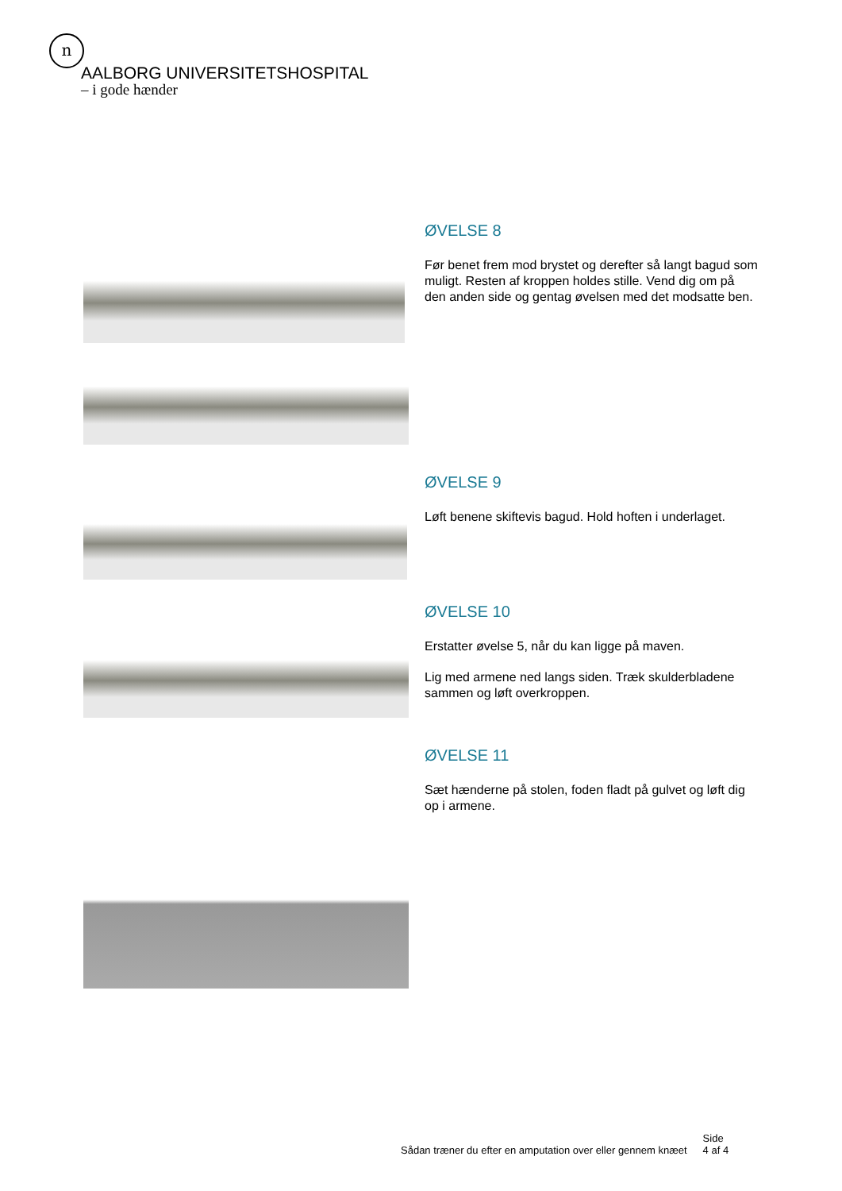n
AALBORG UNIVERSITETSHOSPITAL
– i gode hænder
ØVELSE 8
Før benet frem mod brystet og derefter så langt bagud som muligt. Resten af kroppen holdes stille. Vend dig om på den anden side og gentag øvelsen med det modsatte ben.
ØVELSE 9
Løft benene skiftevis bagud. Hold hoften i underlaget.
ØVELSE 10
Erstatter øvelse 5, når du kan ligge på maven.
Lig med armene ned langs siden. Træk skulderbladene sammen og løft overkroppen.
ØVELSE 11
Sæt hænderne på stolen, foden fladt på gulvet og løft dig op i armene.
Sådan træner du efter en amputation over eller gennem knæet Side
4 af 4